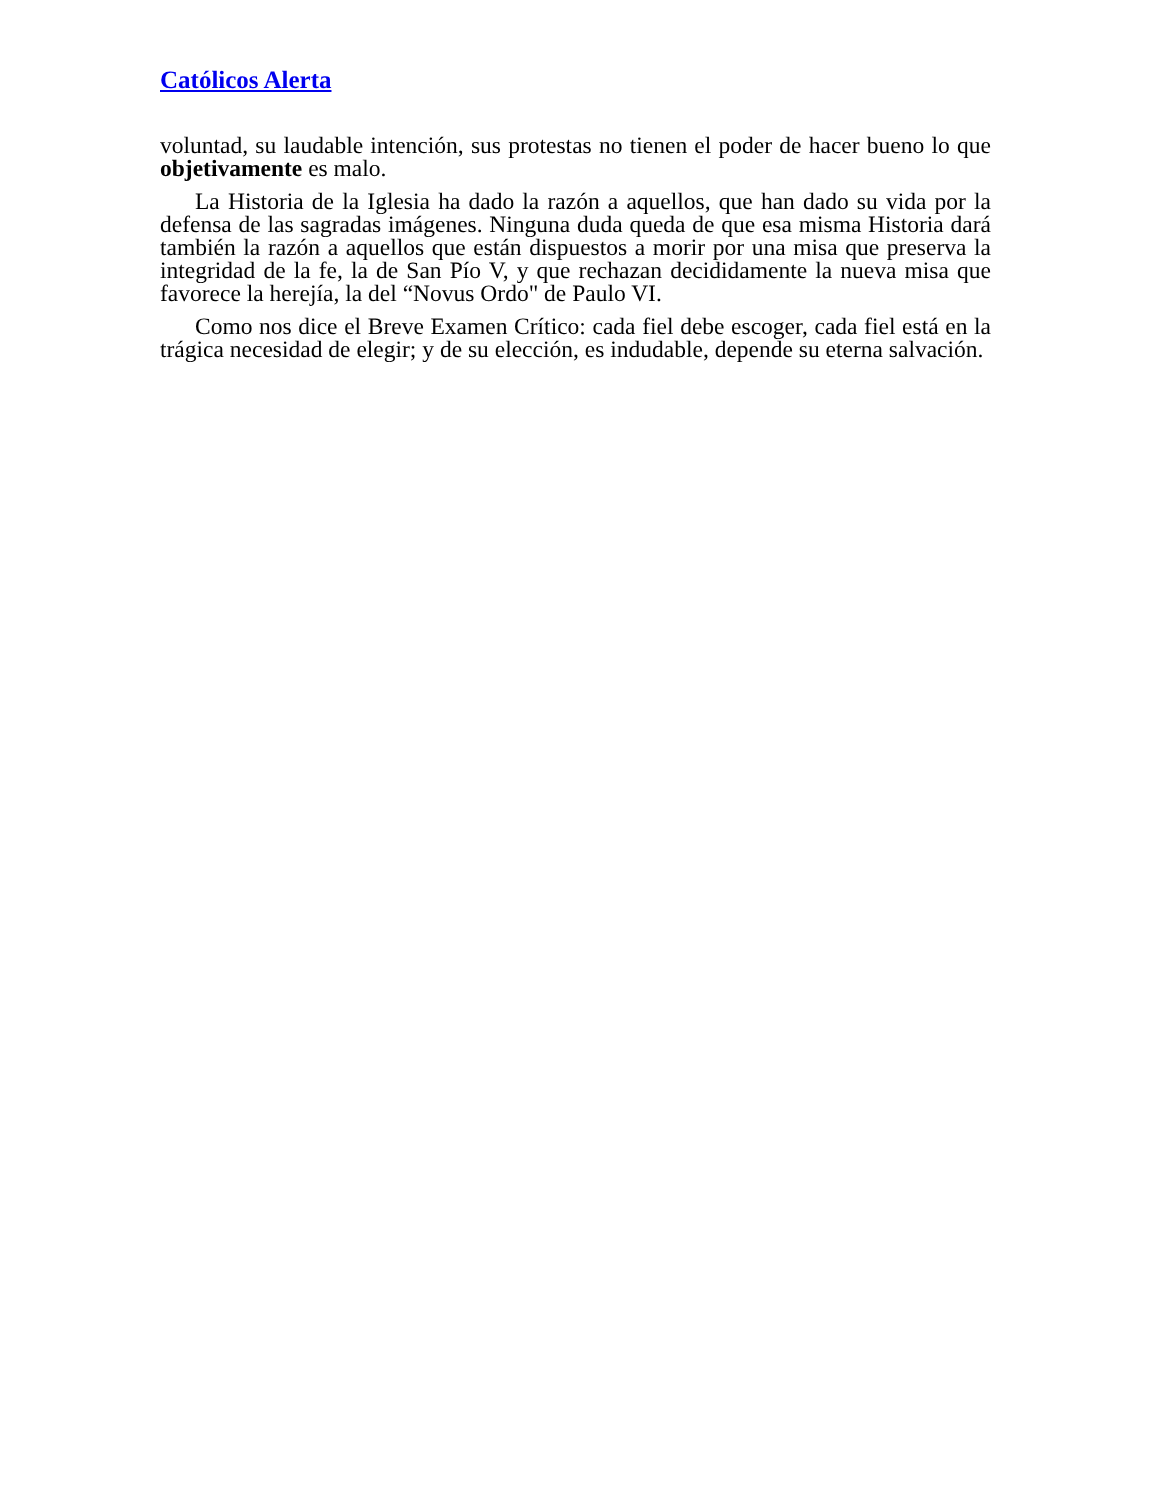Católicos Alerta
voluntad, su laudable intención, sus protestas no tienen el poder de hacer bueno lo que objetivamente es malo.
La Historia de la Iglesia ha dado la razón a aquellos, que han dado su vida por la defensa de las sagradas imágenes. Ninguna duda queda de que esa misma Historia dará también la razón a aquellos que están dispuestos a morir por una misa que preserva la integridad de la fe, la de San Pío V, y que rechazan decididamente la nueva misa que favorece la herejía, la del “Novus Ordo" de Paulo VI.
Como nos dice el Breve Examen Crítico: cada fiel debe escoger, cada fiel está en la trágica necesidad de elegir; y de su elección, es indudable, depende su eterna salvación.